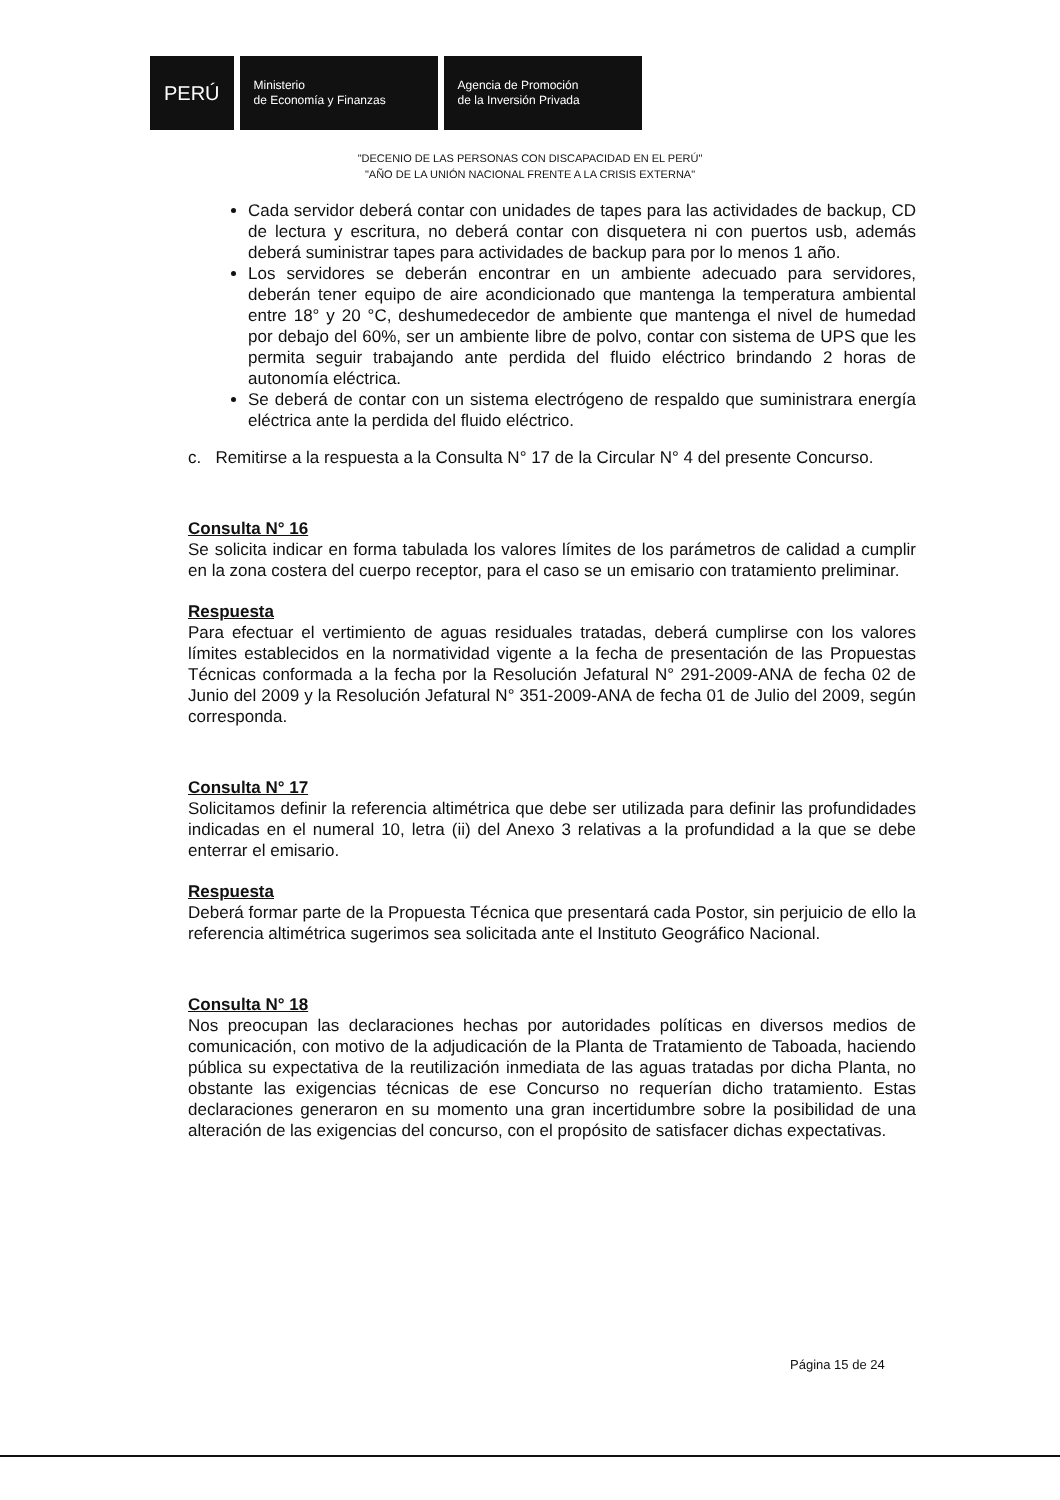PERÚ
Ministerio
de Economía y Finanzas
Agencia de Promoción
de la Inversión Privada
"DECENIO DE LAS PERSONAS CON DISCAPACIDAD EN EL PERÚ"
"AÑO DE LA UNIÓN NACIONAL FRENTE A LA CRISIS EXTERNA"
Cada servidor deberá contar con unidades de tapes para las actividades de backup, CD de lectura y escritura, no deberá contar con disquetera ni con puertos usb, además deberá suministrar tapes para actividades de backup para por lo menos 1 año.
Los servidores se deberán encontrar en un ambiente adecuado para servidores, deberán tener equipo de aire acondicionado que mantenga la temperatura ambiental entre 18° y 20 °C, deshumedecedor de ambiente que mantenga el nivel de humedad por debajo del 60%, ser un ambiente libre de polvo, contar con sistema de UPS que les permita seguir trabajando ante perdida del fluido eléctrico brindando 2 horas de autonomía eléctrica.
Se deberá de contar con un sistema electrógeno de respaldo que suministrara energía eléctrica ante la perdida del fluido eléctrico.
c. Remitirse a la respuesta a la Consulta N° 17 de la Circular N° 4 del presente Concurso.
Consulta N° 16
Se solicita indicar en forma tabulada los valores límites de los parámetros de calidad a cumplir en la zona costera del cuerpo receptor, para el caso se un emisario con tratamiento preliminar.
Respuesta
Para efectuar el vertimiento de aguas residuales tratadas, deberá cumplirse con los valores límites establecidos en la normatividad vigente a la fecha de presentación de las Propuestas Técnicas conformada a la fecha por la Resolución Jefatural N° 291-2009-ANA de fecha 02 de Junio del 2009 y la Resolución Jefatural N° 351-2009-ANA de fecha 01 de Julio del 2009, según corresponda.
Consulta N° 17
Solicitamos definir la referencia altimétrica que debe ser utilizada para definir las profundidades indicadas en el numeral 10, letra (ii) del Anexo 3 relativas a la profundidad a la que se debe enterrar el emisario.
Respuesta
Deberá formar parte de la Propuesta Técnica que presentará cada Postor, sin perjuicio de ello la referencia altimétrica sugerimos sea solicitada ante el Instituto Geográfico Nacional.
Consulta N° 18
Nos preocupan las declaraciones hechas por autoridades políticas en diversos medios de comunicación, con motivo de la adjudicación de la Planta de Tratamiento de Taboada, haciendo pública su expectativa de la reutilización inmediata de las aguas tratadas por dicha Planta, no obstante las exigencias técnicas de ese Concurso no requerían dicho tratamiento. Estas declaraciones generaron en su momento una gran incertidumbre sobre la posibilidad de una alteración de las exigencias del concurso, con el propósito de satisfacer dichas expectativas.
Página 15 de 24